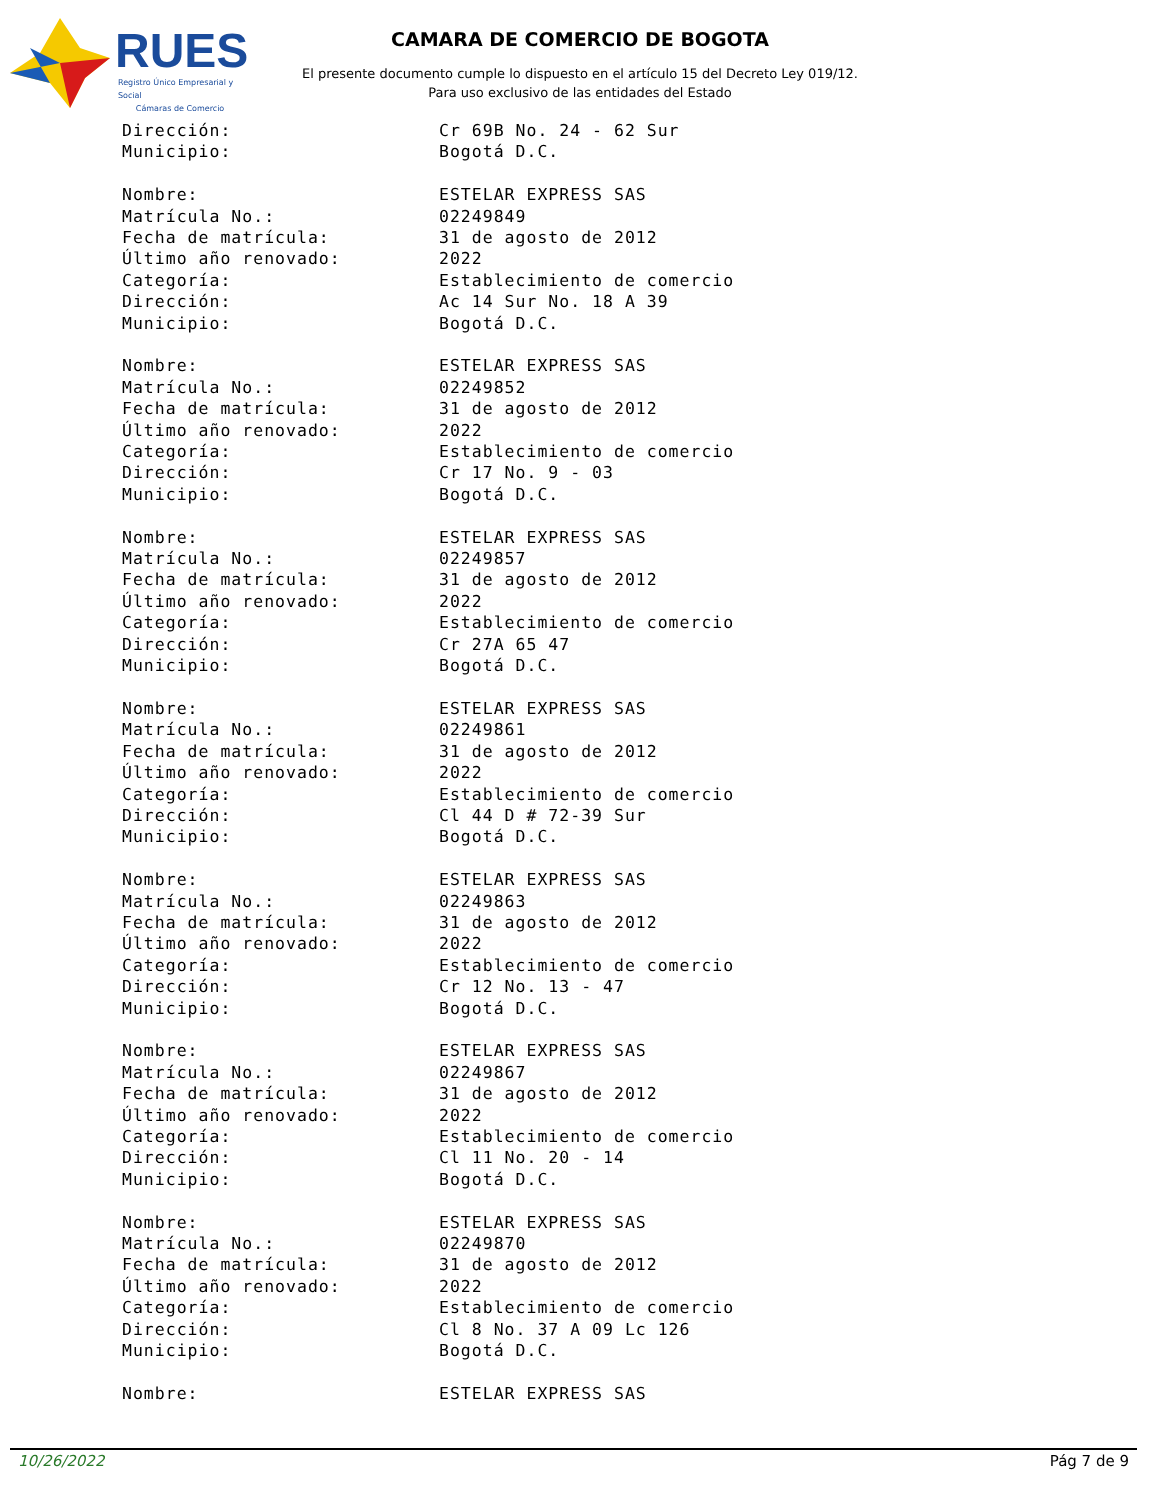RUES
Registro Único Empresarial y Social
Cámaras de Comercio
CAMARA DE COMERCIO DE BOGOTA
El presente documento cumple lo dispuesto en el artículo 15 del Decreto Ley 019/12.
Para uso exclusivo de las entidades del Estado
Dirección: Cr 69B No. 24 - 62 Sur
Municipio: Bogotá D.C.
Nombre: ESTELAR EXPRESS SAS
Matrícula No.: 02249849
Fecha de matrícula: 31 de agosto de 2012
Último año renovado: 2022
Categoría: Establecimiento de comercio
Dirección: Ac 14 Sur No. 18 A 39
Municipio: Bogotá D.C.
Nombre: ESTELAR EXPRESS SAS
Matrícula No.: 02249852
Fecha de matrícula: 31 de agosto de 2012
Último año renovado: 2022
Categoría: Establecimiento de comercio
Dirección: Cr 17 No. 9 - 03
Municipio: Bogotá D.C.
Nombre: ESTELAR EXPRESS SAS
Matrícula No.: 02249857
Fecha de matrícula: 31 de agosto de 2012
Último año renovado: 2022
Categoría: Establecimiento de comercio
Dirección: Cr 27A 65 47
Municipio: Bogotá D.C.
Nombre: ESTELAR EXPRESS SAS
Matrícula No.: 02249861
Fecha de matrícula: 31 de agosto de 2012
Último año renovado: 2022
Categoría: Establecimiento de comercio
Dirección: Cl 44 D # 72-39 Sur
Municipio: Bogotá D.C.
Nombre: ESTELAR EXPRESS SAS
Matrícula No.: 02249863
Fecha de matrícula: 31 de agosto de 2012
Último año renovado: 2022
Categoría: Establecimiento de comercio
Dirección: Cr 12 No. 13 - 47
Municipio: Bogotá D.C.
Nombre: ESTELAR EXPRESS SAS
Matrícula No.: 02249867
Fecha de matrícula: 31 de agosto de 2012
Último año renovado: 2022
Categoría: Establecimiento de comercio
Dirección: Cl 11 No. 20 - 14
Municipio: Bogotá D.C.
Nombre: ESTELAR EXPRESS SAS
Matrícula No.: 02249870
Fecha de matrícula: 31 de agosto de 2012
Último año renovado: 2022
Categoría: Establecimiento de comercio
Dirección: Cl 8 No. 37 A 09 Lc 126
Municipio: Bogotá D.C.
Nombre: ESTELAR EXPRESS SAS
10/26/2022 Pág 7 de 9